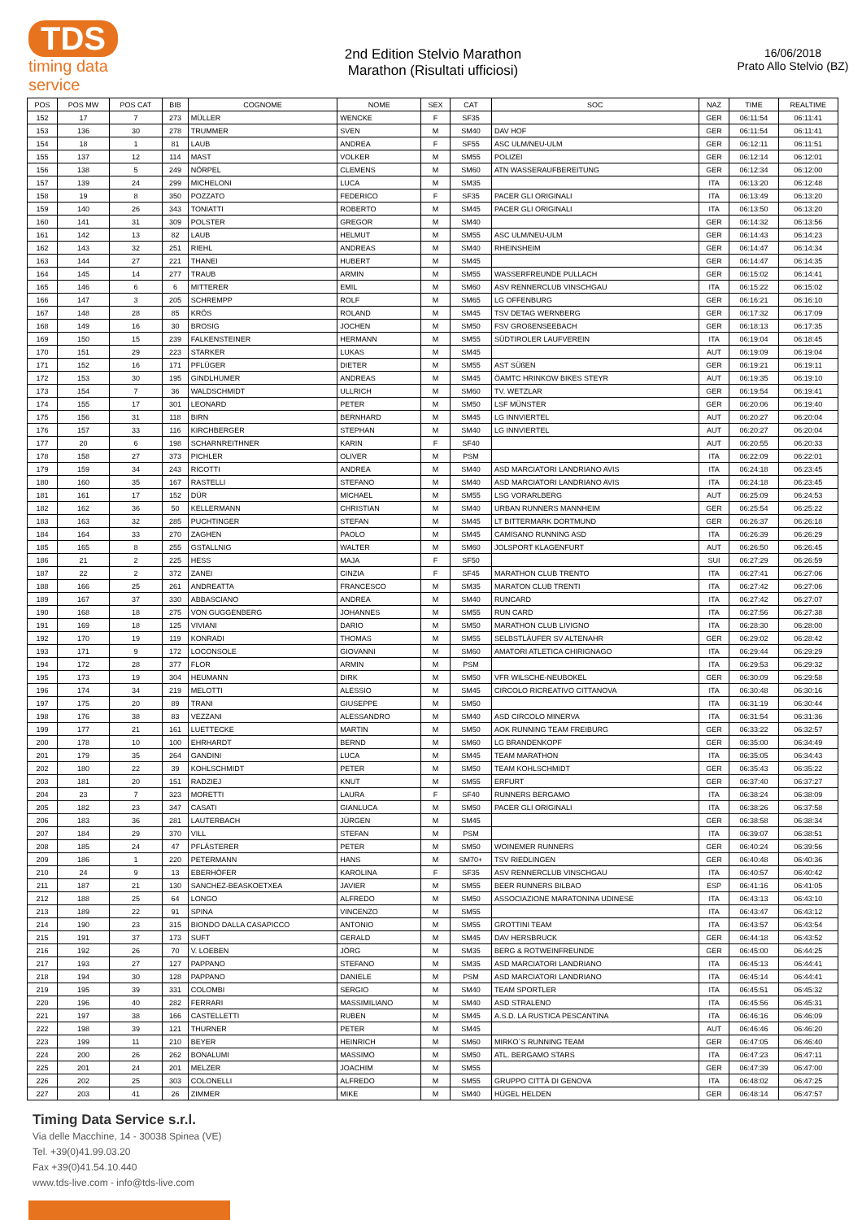TDS
timing data service
2nd Edition Stelvio Marathon
Marathon (Risultati ufficiosi)
16/06/2018
Prato Allo Stelvio (BZ)
| POS | POS MW | POS CAT | BIB | COGNOME | NOME | SEX | CAT | SOC | NAZ | TIME | REALTIME |
| --- | --- | --- | --- | --- | --- | --- | --- | --- | --- | --- | --- |
| 152 | 17 | 7 | 273 | MÜLLER | WENCKE | F | SF35 | | GER | 06:11:54 | 06:11:41 |
| 153 | 136 | 30 | 278 | TRUMMER | SVEN | M | SM40 | DAV HOF | GER | 06:11:54 | 06:11:41 |
| 154 | 18 | 1 | 81 | LAUB | ANDREA | F | SF55 | ASC ULM/NEU-ULM | GER | 06:12:11 | 06:11:51 |
| 155 | 137 | 12 | 114 | MAST | VOLKER | M | SM55 | POLIZEI | GER | 06:12:14 | 06:12:01 |
| 156 | 138 | 5 | 249 | NÖRPEL | CLEMENS | M | SM60 | ATN WASSERAUFBEREITUNG | GER | 06:12:34 | 06:12:00 |
| 157 | 139 | 24 | 299 | MICHELONI | LUCA | M | SM35 | | ITA | 06:13:20 | 06:12:48 |
| 158 | 19 | 8 | 350 | POZZATO | FEDERICO | F | SF35 | PACER GLI ORIGINALI | ITA | 06:13:49 | 06:13:20 |
| 159 | 140 | 26 | 343 | TONIATTI | ROBERTO | M | SM45 | PACER GLI ORIGINALI | ITA | 06:13:50 | 06:13:20 |
| 160 | 141 | 31 | 309 | POLSTER | GREGOR | M | SM40 | | GER | 06:14:32 | 06:13:56 |
| 161 | 142 | 13 | 82 | LAUB | HELMUT | M | SM55 | ASC ULM/NEU-ULM | GER | 06:14:43 | 06:14:23 |
| 162 | 143 | 32 | 251 | RIEHL | ANDREAS | M | SM40 | RHEINSHEIM | GER | 06:14:47 | 06:14:34 |
| 163 | 144 | 27 | 221 | THANEI | HUBERT | M | SM45 | | GER | 06:14:47 | 06:14:35 |
| 164 | 145 | 14 | 277 | TRAUB | ARMIN | M | SM55 | WASSERFREUNDE PULLACH | GER | 06:15:02 | 06:14:41 |
| 165 | 146 | 6 | 6 | MITTERER | EMIL | M | SM60 | ASV RENNERCLUB VINSCHGAU | ITA | 06:15:22 | 06:15:02 |
| 166 | 147 | 3 | 205 | SCHREMPP | ROLF | M | SM65 | LG OFFENBURG | GER | 06:16:21 | 06:16:10 |
| 167 | 148 | 28 | 85 | KRÖS | ROLAND | M | SM45 | TSV DETAG WERNBERG | GER | 06:17:32 | 06:17:09 |
| 168 | 149 | 16 | 30 | BROSIG | JOCHEN | M | SM50 | FSV GROßENSEEBACH | GER | 06:18:13 | 06:17:35 |
| 169 | 150 | 15 | 239 | FALKENSTEINER | HERMANN | M | SM55 | SÜDTIROLER LAUFVEREIN | ITA | 06:19:04 | 06:18:45 |
| 170 | 151 | 29 | 223 | STARKER | LUKAS | M | SM45 | | AUT | 06:19:09 | 06:19:04 |
| 171 | 152 | 16 | 171 | PFLÜGER | DIETER | M | SM55 | AST SÜßEN | GER | 06:19:21 | 06:19:11 |
| 172 | 153 | 30 | 195 | GINDLHUMER | ANDREAS | M | SM45 | ÖAMTC HRINKOW BIKES STEYR | AUT | 06:19:35 | 06:19:10 |
| 173 | 154 | 7 | 36 | WALDSCHMIDT | ULLRICH | M | SM60 | TV. WETZLAR | GER | 06:19:54 | 06:19:41 |
| 174 | 155 | 17 | 301 | LEONARD | PETER | M | SM50 | LSF MÜNSTER | GER | 06:20:06 | 06:19:40 |
| 175 | 156 | 31 | 118 | BIRN | BERNHARD | M | SM45 | LG INNVIERTEL | AUT | 06:20:27 | 06:20:04 |
| 176 | 157 | 33 | 116 | KIRCHBERGER | STEPHAN | M | SM40 | LG INNVIERTEL | AUT | 06:20:27 | 06:20:04 |
| 177 | 20 | 6 | 198 | SCHARNREITHNER | KARIN | F | SF40 | | AUT | 06:20:55 | 06:20:33 |
| 178 | 158 | 27 | 373 | PICHLER | OLIVER | M | PSM | | ITA | 06:22:09 | 06:22:01 |
| 179 | 159 | 34 | 243 | RICOTTI | ANDREA | M | SM40 | ASD MARCIATORI LANDRIANO AVIS | ITA | 06:24:18 | 06:23:45 |
| 180 | 160 | 35 | 167 | RASTELLI | STEFANO | M | SM40 | ASD MARCIATORI LANDRIANO AVIS | ITA | 06:24:18 | 06:23:45 |
| 181 | 161 | 17 | 152 | DÜR | MICHAEL | M | SM55 | LSG VORARLBERG | AUT | 06:25:09 | 06:24:53 |
| 182 | 162 | 36 | 50 | KELLERMANN | CHRISTIAN | M | SM40 | URBAN RUNNERS MANNHEIM | GER | 06:25:54 | 06:25:22 |
| 183 | 163 | 32 | 285 | PUCHTINGER | STEFAN | M | SM45 | LT BITTERMARK DORTMUND | GER | 06:26:37 | 06:26:18 |
| 184 | 164 | 33 | 270 | ZAGHEN | PAOLO | M | SM45 | CAMISANO RUNNING ASD | ITA | 06:26:39 | 06:26:29 |
| 185 | 165 | 8 | 255 | GSTALLNIG | WALTER | M | SM60 | JOLSPORT KLAGENFURT | AUT | 06:26:50 | 06:26:45 |
| 186 | 21 | 2 | 225 | HESS | MAJA | F | SF50 | | SUI | 06:27:29 | 06:26:59 |
| 187 | 22 | 2 | 372 | ZANEI | CINZIA | F | SF45 | MARATHON CLUB TRENTO | ITA | 06:27:41 | 06:27:06 |
| 188 | 166 | 25 | 261 | ANDREATTA | FRANCESCO | M | SM35 | MARATON CLUB TRENTI | ITA | 06:27:42 | 06:27:06 |
| 189 | 167 | 37 | 330 | ABBASCIANO | ANDREA | M | SM40 | RUNCARD | ITA | 06:27:42 | 06:27:07 |
| 190 | 168 | 18 | 275 | VON GUGGENBERG | JOHANNES | M | SM55 | RUN CARD | ITA | 06:27:56 | 06:27:38 |
| 191 | 169 | 18 | 125 | VIVIANI | DARIO | M | SM50 | MARATHON CLUB LIVIGNO | ITA | 06:28:30 | 06:28:00 |
| 192 | 170 | 19 | 119 | KONRADI | THOMAS | M | SM55 | SELBSTLÄUFER SV ALTENAHR | GER | 06:29:02 | 06:28:42 |
| 193 | 171 | 9 | 172 | LOCONSOLE | GIOVANNI | M | SM60 | AMATORI ATLETICA CHIRIGNAGO | ITA | 06:29:44 | 06:29:29 |
| 194 | 172 | 28 | 377 | FLOR | ARMIN | M | PSM | | ITA | 06:29:53 | 06:29:32 |
| 195 | 173 | 19 | 304 | HEUMANN | DIRK | M | SM50 | VFR WILSCHE-NEUBOKEL | GER | 06:30:09 | 06:29:58 |
| 196 | 174 | 34 | 219 | MELOTTI | ALESSIO | M | SM45 | CIRCOLO RICREATIVO CITTANOVA | ITA | 06:30:48 | 06:30:16 |
| 197 | 175 | 20 | 89 | TRANI | GIUSEPPE | M | SM50 | | ITA | 06:31:19 | 06:30:44 |
| 198 | 176 | 38 | 83 | VEZZANI | ALESSANDRO | M | SM40 | ASD CIRCOLO MINERVA | ITA | 06:31:54 | 06:31:36 |
| 199 | 177 | 21 | 161 | LUETTECKE | MARTIN | M | SM50 | AOK RUNNING TEAM FREIBURG | GER | 06:33:22 | 06:32:57 |
| 200 | 178 | 10 | 100 | EHRHARDT | BERND | M | SM60 | LG BRANDENKOPF | GER | 06:35:00 | 06:34:49 |
| 201 | 179 | 35 | 264 | GANDINI | LUCA | M | SM45 | TEAM MARATHON | ITA | 06:35:05 | 06:34:43 |
| 202 | 180 | 22 | 39 | KOHLSCHMIDT | PETER | M | SM50 | TEAM KOHLSCHMIDT | GER | 06:35:43 | 06:35:22 |
| 203 | 181 | 20 | 151 | RADZIEJ | KNUT | M | SM55 | ERFURT | GER | 06:37:40 | 06:37:27 |
| 204 | 23 | 7 | 323 | MORETTI | LAURA | F | SF40 | RUNNERS BERGAMO | ITA | 06:38:24 | 06:38:09 |
| 205 | 182 | 23 | 347 | CASATI | GIANLUCA | M | SM50 | PACER GLI ORIGINALI | ITA | 06:38:26 | 06:37:58 |
| 206 | 183 | 36 | 281 | LAUTERBACH | JÜRGEN | M | SM45 | | GER | 06:38:58 | 06:38:34 |
| 207 | 184 | 29 | 370 | VILL | STEFAN | M | PSM | | ITA | 06:39:07 | 06:38:51 |
| 208 | 185 | 24 | 47 | PFLÄSTERER | PETER | M | SM50 | WOINEMER RUNNERS | GER | 06:40:24 | 06:39:56 |
| 209 | 186 | 1 | 220 | PETERMANN | HANS | M | SM70+ | TSV RIEDLINGEN | GER | 06:40:48 | 06:40:36 |
| 210 | 24 | 9 | 13 | EBERHÖFER | KAROLINA | F | SF35 | ASV RENNERCLUB VINSCHGAU | ITA | 06:40:57 | 06:40:42 |
| 211 | 187 | 21 | 130 | SANCHEZ-BEASKOETXEA | JAVIER | M | SM55 | BEER RUNNERS BILBAO | ESP | 06:41:16 | 06:41:05 |
| 212 | 188 | 25 | 64 | LONGO | ALFREDO | M | SM50 | ASSOCIAZIONE MARATONINA UDINESE | ITA | 06:43:13 | 06:43:10 |
| 213 | 189 | 22 | 91 | SPINA | VINCENZO | M | SM55 | | ITA | 06:43:47 | 06:43:12 |
| 214 | 190 | 23 | 315 | BIONDO DALLA CASAPICCO | ANTONIO | M | SM55 | GROTTINI TEAM | ITA | 06:43:57 | 06:43:54 |
| 215 | 191 | 37 | 173 | SUFT | GERALD | M | SM45 | DAV HERSBRUCK | GER | 06:44:18 | 06:43:52 |
| 216 | 192 | 26 | 70 | V. LOEBEN | JÖRG | M | SM35 | BERG & ROTWEINFREUNDE | GER | 06:45:00 | 06:44:25 |
| 217 | 193 | 27 | 127 | PAPPANO | STEFANO | M | SM35 | ASD MARCIATORI LANDRIANO | ITA | 06:45:13 | 06:44:41 |
| 218 | 194 | 30 | 128 | PAPPANO | DANIELE | M | PSM | ASD MARCIATORI LANDRIANO | ITA | 06:45:14 | 06:44:41 |
| 219 | 195 | 39 | 331 | COLOMBI | SERGIO | M | SM40 | TEAM SPORTLER | ITA | 06:45:51 | 06:45:32 |
| 220 | 196 | 40 | 282 | FERRARI | MASSIMILIANO | M | SM40 | ASD STRALENO | ITA | 06:45:56 | 06:45:31 |
| 221 | 197 | 38 | 166 | CASTELLETTI | RUBEN | M | SM45 | A.S.D. LA RUSTICA PESCANTINA | ITA | 06:46:16 | 06:46:09 |
| 222 | 198 | 39 | 121 | THURNER | PETER | M | SM45 | | AUT | 06:46:46 | 06:46:20 |
| 223 | 199 | 11 | 210 | BEYER | HEINRICH | M | SM60 | MIRKO´S RUNNING TEAM | GER | 06:47:05 | 06:46:40 |
| 224 | 200 | 26 | 262 | BONALUMI | MASSIMO | M | SM50 | ATL. BERGAMO STARS | ITA | 06:47:23 | 06:47:11 |
| 225 | 201 | 24 | 201 | MELZER | JOACHIM | M | SM55 | | GER | 06:47:39 | 06:47:00 |
| 226 | 202 | 25 | 303 | COLONELLI | ALFREDO | M | SM55 | GRUPPO CITTÀ DI GENOVA | ITA | 06:48:02 | 06:47:25 |
| 227 | 203 | 41 | 26 | ZIMMER | MIKE | M | SM40 | HÜGEL HELDEN | GER | 06:48:14 | 06:47:57 |
Timing Data Service s.r.l.
Via delle Macchine, 14 - 30038 Spinea (VE)
Tel. +39(0)41.99.03.20
Fax +39(0)41.54.10.440
www.tds-live.com - info@tds-live.com